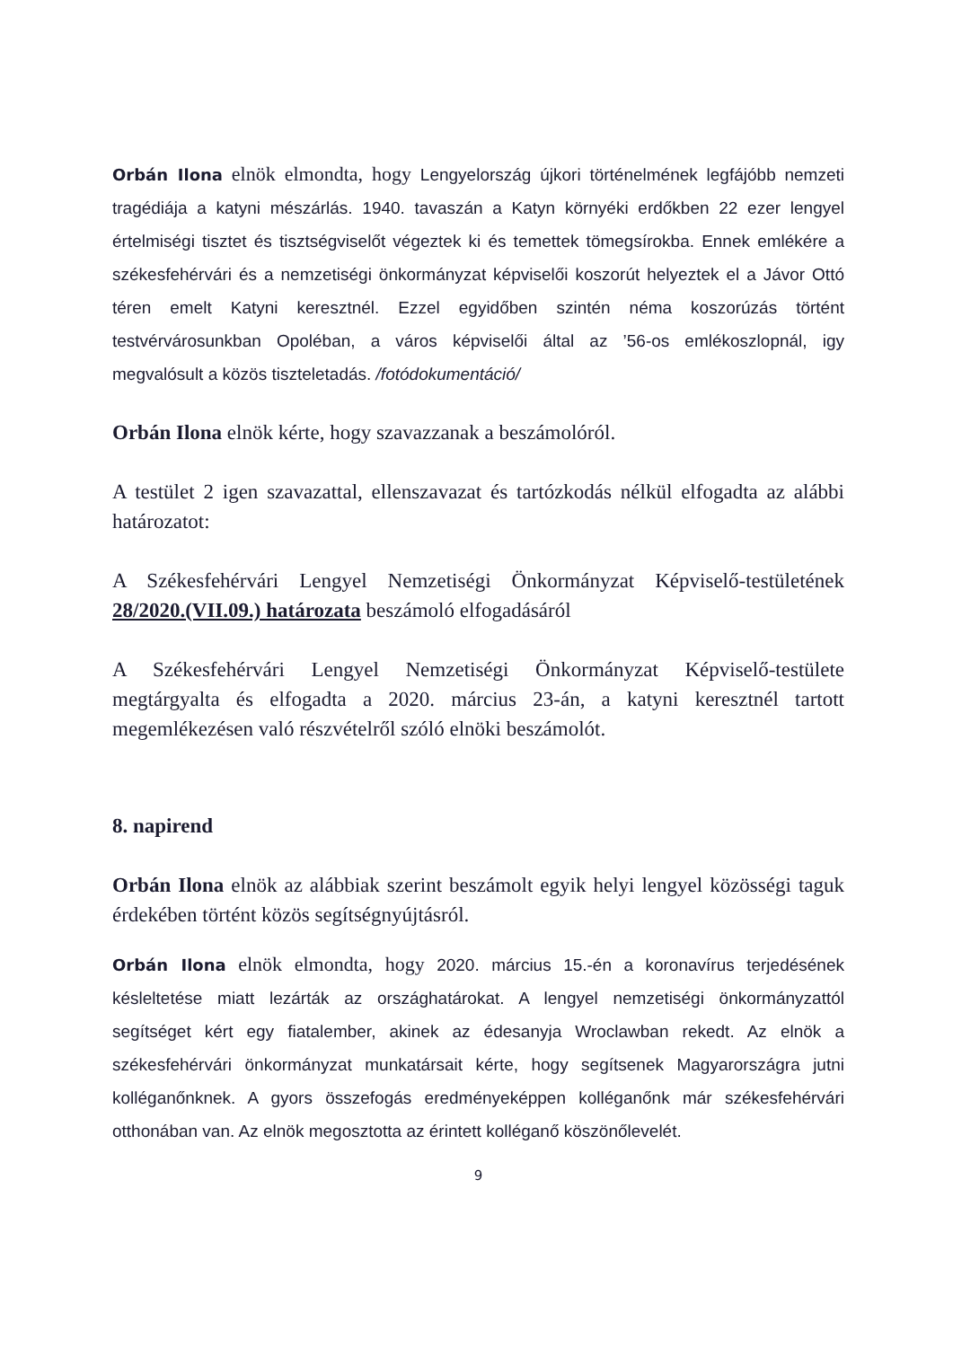Orbán Ilona elnök elmondta, hogy Lengyelország újkori történelmének legfájóbb nemzeti tragédiája a katyni mészárlás. 1940. tavaszán a Katyn környéki erdőkben 22 ezer lengyel értelmiségi tisztet és tisztségviselőt végeztek ki és temettek tömegsírokba. Ennek emlékére a székesfehérvári és a nemzetiségi önkormányzat képviselői koszorút helyeztek el a Jávor Ottó téren emelt Katyni keresztnél. Ezzel egyidőben szintén néma koszorúzás történt testvérvárosunkban Opoléban, a város képviselői által az ’56-os emlékoszlopnál, igy megvalósult a közös tiszteletadás. /fotódokumentáció/
Orbán Ilona elnök kérte, hogy szavazzanak a beszámolóról.
A testület 2 igen szavazattal, ellenszavazat és tartózkodás nélkül elfogadta az alábbi határozatot:
A Székesfehérvári Lengyel Nemzetiségi Önkormányzat Képviselő-testületének 28/2020.(VII.09.) határozata beszámoló elfogadásáról
A Székesfehérvári Lengyel Nemzetiségi Önkormányzat Képviselő-testülete megtárgyalta és elfogadta a 2020. március 23-án, a katyni keresztnél tartott megemlékezésen való részvételről szóló elnöki beszámolót.
8. napirend
Orbán Ilona elnök az alábbiak szerint beszámolt egyik helyi lengyel közösségi taguk érdekében történt közös segítségnyújtásról.
Orbán Ilona elnök elmondta, hogy 2020. március 15.-én a koronavírus terjedésének késleltetése miatt lezárták az országhatárokat. A lengyel nemzetiségi önkormányzattól segítséget kért egy fiatalember, akinek az édesanyja Wroclawban rekedt. Az elnök a székesfehérvári önkormányzat munkatársait kérte, hogy segítsenek Magyarországra jutni kolléganőnknek. A gyors összefogás eredményeképpen kolléganőnk már székesfehérvári otthonában van. Az elnök megosztotta az érintett kolléganő köszönőlevelét.
9